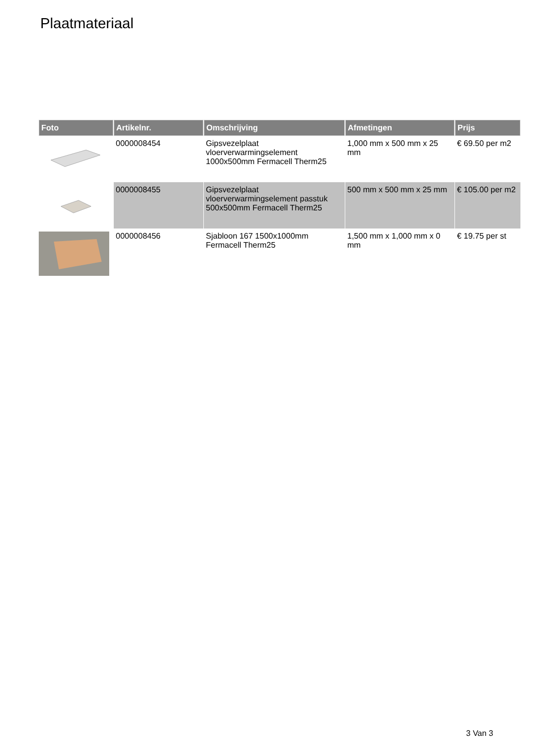Plaatmateriaal
| Foto | Artikelnr. | Omschrijving | Afmetingen | Prijs |
| --- | --- | --- | --- | --- |
| | 0000008454 | Gipsvezelplaat vloerverwarmingselement 1000x500mm Fermacell Therm25 | 1,000 mm x 500 mm x 25 mm | € 69.50 per m2 |
| | 0000008455 | Gipsvezelplaat vloerverwarmingselement passtuk 500x500mm Fermacell Therm25 | 500 mm x 500 mm x 25 mm | € 105.00 per m2 |
| | 0000008456 | Sjabloon 167 1500x1000mm Fermacell Therm25 | 1,500 mm x 1,000 mm x 0 mm | € 19.75 per st |
3 Van 3